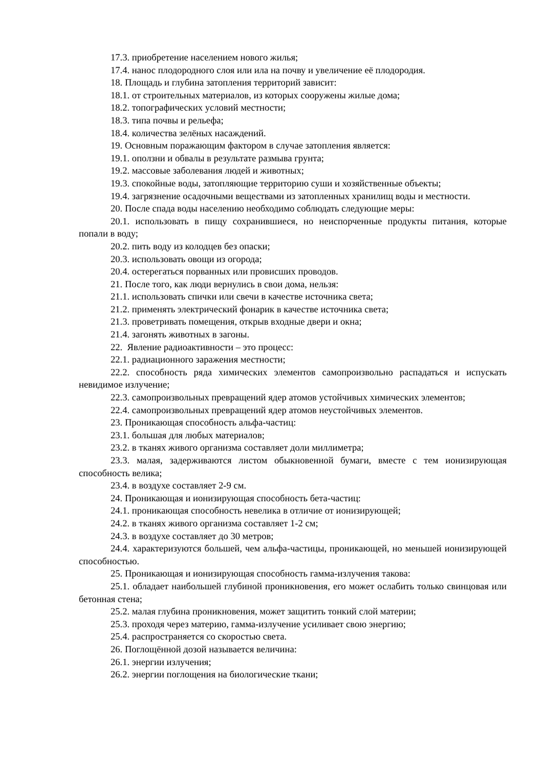17.3. приобретение населением нового жилья;
17.4. нанос плодородного слоя или ила на почву и увеличение её плодородия.
18. Площадь и глубина затопления территорий зависит:
18.1. от строительных материалов, из которых сооружены жилые дома;
18.2. топографических условий местности;
18.3. типа почвы и рельефа;
18.4. количества зелёных насаждений.
19. Основным поражающим фактором в случае затопления является:
19.1. оползни и обвалы в результате размыва грунта;
19.2. массовые заболевания людей и животных;
19.3. спокойные воды, затопляющие территорию суши и хозяйственные объекты;
19.4. загрязнение осадочными веществами из затопленных хранилищ воды и местности.
20. После спада воды населению необходимо соблюдать следующие меры:
20.1. использовать в пищу сохранившиеся, но неиспорченные продукты питания, которые попали в воду;
20.2. пить воду из колодцев без опаски;
20.3. использовать овощи из огорода;
20.4. остерегаться порванных или провисших проводов.
21. После того, как люди вернулись в свои дома, нельзя:
21.1. использовать спички или свечи в качестве источника света;
21.2. применять электрический фонарик в качестве источника света;
21.3. проветривать помещения, открыв входные двери и окна;
21.4. загонять животных в загоны.
22. Явление радиоактивности – это процесс:
22.1. радиационного заражения местности;
22.2. способность ряда химических элементов самопроизвольно распадаться и испускать невидимое излучение;
22.3. самопроизвольных превращений ядер атомов устойчивых химических элементов;
22.4. самопроизвольных превращений ядер атомов неустойчивых элементов.
23. Проникающая способность альфа-частиц:
23.1. большая для любых материалов;
23.2. в тканях живого организма составляет доли миллиметра;
23.3. малая, задерживаются листом обыкновенной бумаги, вместе с тем ионизирующая способность велика;
23.4. в воздухе составляет 2-9 см.
24. Проникающая и ионизирующая способность бета-частиц:
24.1. проникающая способность невелика в отличие от ионизирующей;
24.2. в тканях живого организма составляет 1-2 см;
24.3. в воздухе составляет до 30 метров;
24.4. характеризуются большей, чем альфа-частицы, проникающей, но меньшей ионизирующей способностью.
25. Проникающая и ионизирующая способность гамма-излучения такова:
25.1. обладает наибольшей глубиной проникновения, его может ослабить только свинцовая или бетонная стена;
25.2. малая глубина проникновения, может защитить тонкий слой материи;
25.3. проходя через материю, гамма-излучение усиливает свою энергию;
25.4. распространяется со скоростью света.
26. Поглощённой дозой называется величина:
26.1. энергии излучения;
26.2. энергии поглощения на биологические ткани;